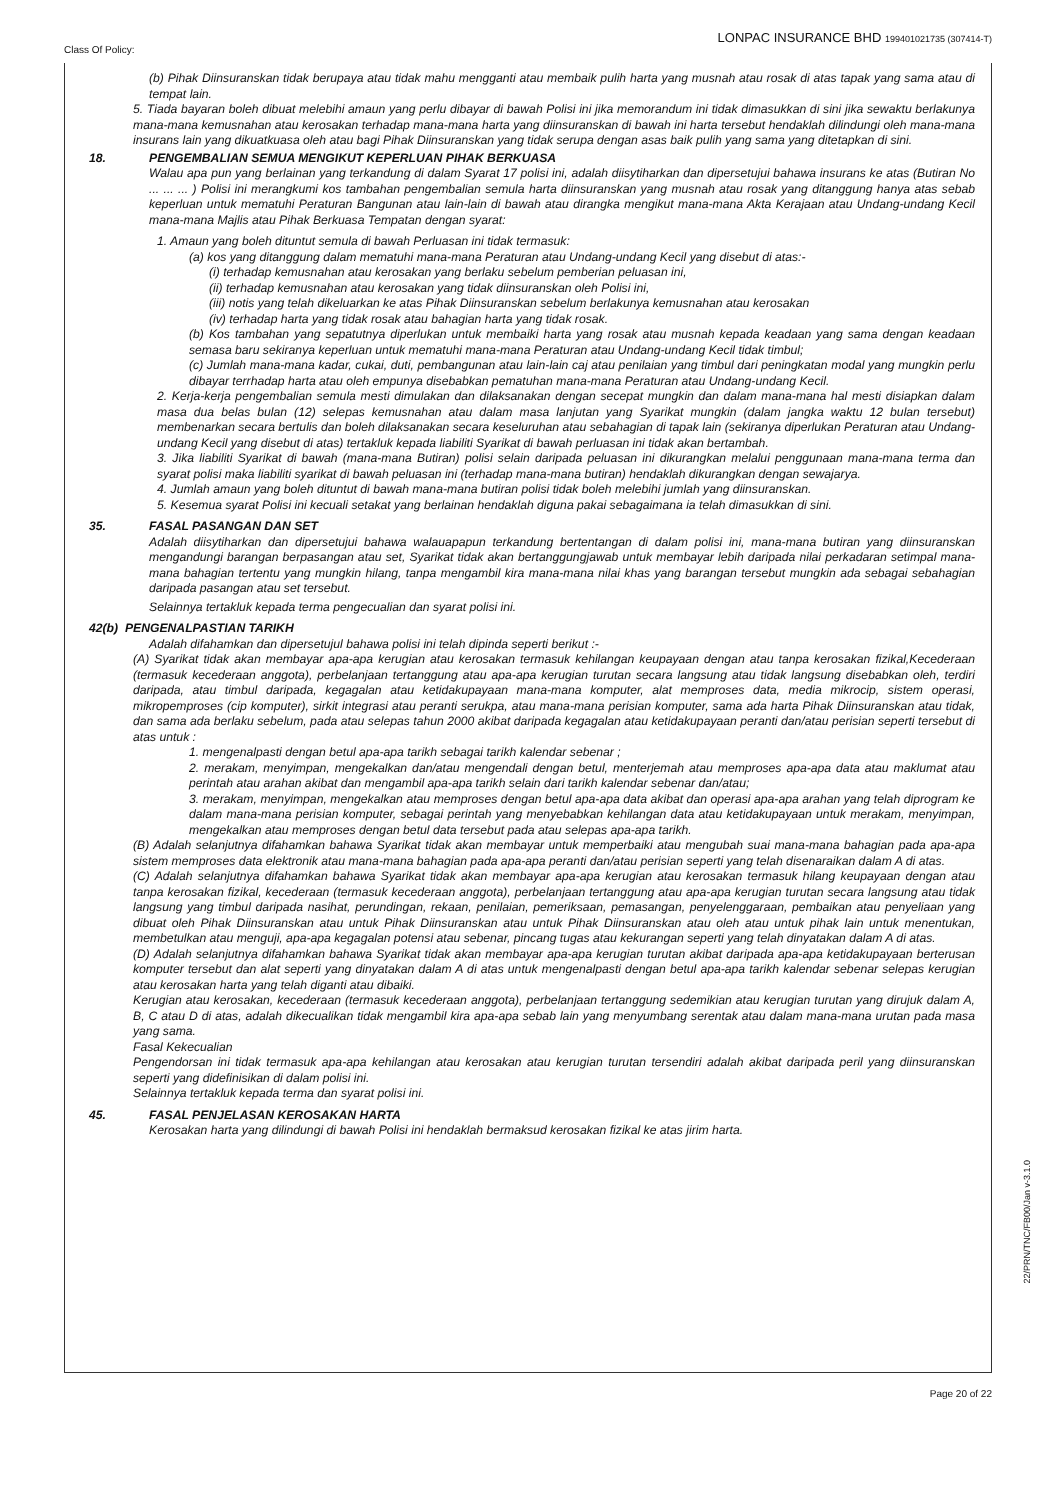Class Of Policy: LONPAC INSURANCE BHD 199401021735 (307414-T)
(b) Pihak Diinsuranskan tidak berupaya atau tidak mahu mengganti atau membaik pulih harta yang musnah atau rosak di atas tapak yang sama atau di tempat lain.
5. Tiada bayaran boleh dibuat melebihi amaun yang perlu dibayar di bawah Polisi ini jika memorandum ini tidak dimasukkan di sini jika sewaktu berlakunya mana-mana kemusnahan atau kerosakan terhadap mana-mana harta yang diinsuranskan di bawah ini harta tersebut hendaklah dilindungi oleh mana-mana insurans lain yang dikuatkuasa oleh atau bagi Pihak Diinsuranskan yang tidak serupa dengan asas baik pulih yang sama yang ditetapkan di sini.
18. PENGEMBALIAN SEMUA MENGIKUT KEPERLUAN PIHAK BERKUASA
Walau apa pun yang berlainan yang terkandung di dalam Syarat 17 polisi ini, adalah diisytiharkan dan dipersetujui bahawa insurans ke atas (Butiran No ... ... ... ) Polisi ini merangkumi kos tambahan pengembalian semula harta diinsuranskan yang musnah atau rosak yang ditanggung hanya atas sebab keperluan untuk mematuhi Peraturan Bangunan atau lain-lain di bawah atau dirangka mengikut mana-mana Akta Kerajaan atau Undang-undang Kecil mana-mana Majlis atau Pihak Berkuasa Tempatan dengan syarat:
1. Amaun yang boleh dituntut semula di bawah Perluasan ini tidak termasuk:
(a) kos yang ditanggung dalam mematuhi mana-mana Peraturan atau Undang-undang Kecil yang disebut di atas:-
(i) terhadap kemusnahan atau kerosakan yang berlaku sebelum pemberian peluasan ini,
(ii) terhadap kemusnahan atau kerosakan yang tidak diinsuranskan oleh Polisi ini,
(iii) notis yang telah dikeluarkan ke atas Pihak Diinsuranskan sebelum berlakunya kemusnahan atau kerosakan
(iv) terhadap harta yang tidak rosak atau bahagian harta yang tidak rosak.
(b) Kos tambahan yang sepatutnya diperlukan untuk membaiki harta yang rosak atau musnah kepada keadaan yang sama dengan keadaan semasa baru sekiranya keperluan untuk mematuhi mana-mana Peraturan atau Undang-undang Kecil tidak timbul;
(c) Jumlah mana-mana kadar, cukai, duti, pembangunan atau lain-lain caj atau penilaian yang timbul dari peningkatan modal yang mungkin perlu dibayar terrhadap harta atau oleh empunya disebabkan pematuhan mana-mana Peraturan atau Undang-undang Kecil.
2. Kerja-kerja pengembalian semula mesti dimulakan dan dilaksanakan dengan secepat mungkin dan dalam mana-mana hal mesti disiapkan dalam masa dua belas bulan (12) selepas kemusnahan atau dalam masa lanjutan yang Syarikat mungkin (dalam jangka waktu 12 bulan tersebut) membenarkan secara bertulis dan boleh dilaksanakan secara keseluruhan atau sebahagian di tapak lain (sekiranya diperlukan Peraturan atau Undang-undang Kecil yang disebut di atas) tertakluk kepada liabiliti Syarikat di bawah perluasan ini tidak akan bertambah.
3. Jika liabiliti Syarikat di bawah (mana-mana Butiran) polisi selain daripada peluasan ini dikurangkan melalui penggunaan mana-mana terma dan syarat polisi maka liabiliti syarikat di bawah peluasan ini (terhadap mana-mana butiran) hendaklah dikurangkan dengan sewajarya.
4. Jumlah amaun yang boleh dituntut di bawah mana-mana butiran polisi tidak boleh melebihi jumlah yang diinsuranskan.
5. Kesemua syarat Polisi ini kecuali setakat yang berlainan hendaklah diguna pakai sebagaimana ia telah dimasukkan di sini.
35. FASAL PASANGAN DAN SET
Adalah diisytiharkan dan dipersetujui bahawa walauapapun terkandung bertentangan di dalam polisi ini, mana-mana butiran yang diinsuranskan mengandungi barangan berpasangan atau set, Syarikat tidak akan bertanggungjawab untuk membayar lebih daripada nilai perkadaran setimpal mana-mana bahagian tertentu yang mungkin hilang, tanpa mengambil kira mana-mana nilai khas yang barangan tersebut mungkin ada sebagai sebahagian daripada pasangan atau set tersebut.
Selainnya tertakluk kepada terma pengecualian dan syarat polisi ini.
42(b) PENGENALPASTIAN TARIKH
Adalah difahamkan dan dipersetujul bahawa polisi ini telah dipinda seperti berikut :-
(A) Syarikat tidak akan membayar apa-apa kerugian atau kerosakan termasuk kehilangan keupayaan dengan atau tanpa kerosakan fizikal,Kecederaan (termasuk kecederaan anggota), perbelanjaan tertanggung atau apa-apa kerugian turutan secara langsung atau tidak langsung disebabkan oleh, terdiri daripada, atau timbul daripada, kegagalan atau ketidakupayaan mana-mana komputer, alat memproses data, media mikrocip, sistem operasi, mikropemproses (cip komputer), sirkit integrasi atau peranti serukpa, atau mana-mana perisian komputer, sama ada harta Pihak Diinsuranskan atau tidak, dan sama ada berlaku sebelum, pada atau selepas tahun 2000 akibat daripada kegagalan atau ketidakupayaan peranti dan/atau perisian seperti tersebut di atas untuk :
1. mengenalpasti dengan betul apa-apa tarikh sebagai tarikh kalendar sebenar ;
2. merakam, menyimpan, mengekalkan dan/atau mengendali dengan betul, menterjemah atau memproses apa-apa data atau maklumat atau perintah atau arahan akibat dan mengambil apa-apa tarikh selain dari tarikh kalendar sebenar dan/atau;
3. merakam, menyimpan, mengekalkan atau memproses dengan betul apa-apa data akibat dan operasi apa-apa arahan yang telah diprogram ke dalam mana-mana perisian komputer, sebagai perintah yang menyebabkan kehilangan data atau ketidakupayaan untuk merakam, menyimpan, mengekalkan atau memproses dengan betul data tersebut pada atau selepas apa-apa tarikh.
(B) Adalah selanjutnya difahamkan bahawa Syarikat tidak akan membayar untuk memperbaiki atau mengubah suai mana-mana bahagian pada apa-apa sistem memproses data elektronik atau mana-mana bahagian pada apa-apa peranti dan/atau perisian seperti yang telah disenaraikan dalam A di atas.
(C) Adalah selanjutnya difahamkan bahawa Syarikat tidak akan membayar apa-apa kerugian atau kerosakan termasuk hilang keupayaan dengan atau tanpa kerosakan fizikal, kecederaan (termasuk kecederaan anggota), perbelanjaan tertanggung atau apa-apa kerugian turutan secara langsung atau tidak langsung yang timbul daripada nasihat, perundingan, rekaan, penilaian, pemeriksaan, pemasangan, penyelenggaraan, pembaikan atau penyeliaan yang dibuat oleh Pihak Diinsuranskan atau untuk Pihak Diinsuranskan atau untuk Pihak Diinsuranskan atau oleh atau untuk pihak lain untuk menentukan, membetulkan atau menguji, apa-apa kegagalan potensi atau sebenar, pincang tugas atau kekurangan seperti yang telah dinyatakan dalam A di atas.
(D) Adalah selanjutnya difahamkan bahawa Syarikat tidak akan membayar apa-apa kerugian turutan akibat daripada apa-apa ketidakupayaan berterusan komputer tersebut dan alat seperti yang dinyatakan dalam A di atas untuk mengenalpasti dengan betul apa-apa tarikh kalendar sebenar selepas kerugian atau kerosakan harta yang telah diganti atau dibaiki.
Kerugian atau kerosakan, kecederaan (termasuk kecederaan anggota), perbelanjaan tertanggung sedemikian atau kerugian turutan yang dirujuk dalam A, B, C atau D di atas, adalah dikecualikan tidak mengambil kira apa-apa sebab lain yang menyumbang serentak atau dalam mana-mana urutan pada masa yang sama.
Fasal Kekecualian
Pengendorsan ini tidak termasuk apa-apa kehilangan atau kerosakan atau kerugian turutan tersendiri adalah akibat daripada peril yang diinsuranskan seperti yang didefinisikan di dalam polisi ini.
Selainnya tertakluk kepada terma dan syarat polisi ini.
45. FASAL PENJELASAN KEROSAKAN HARTA
Kerosakan harta yang dilindungi di bawah Polisi ini hendaklah bermaksud kerosakan fizikal ke atas jirim harta.
Page 20 of 22
22/PRN/TNC/FB00/Jan v-3.1.0